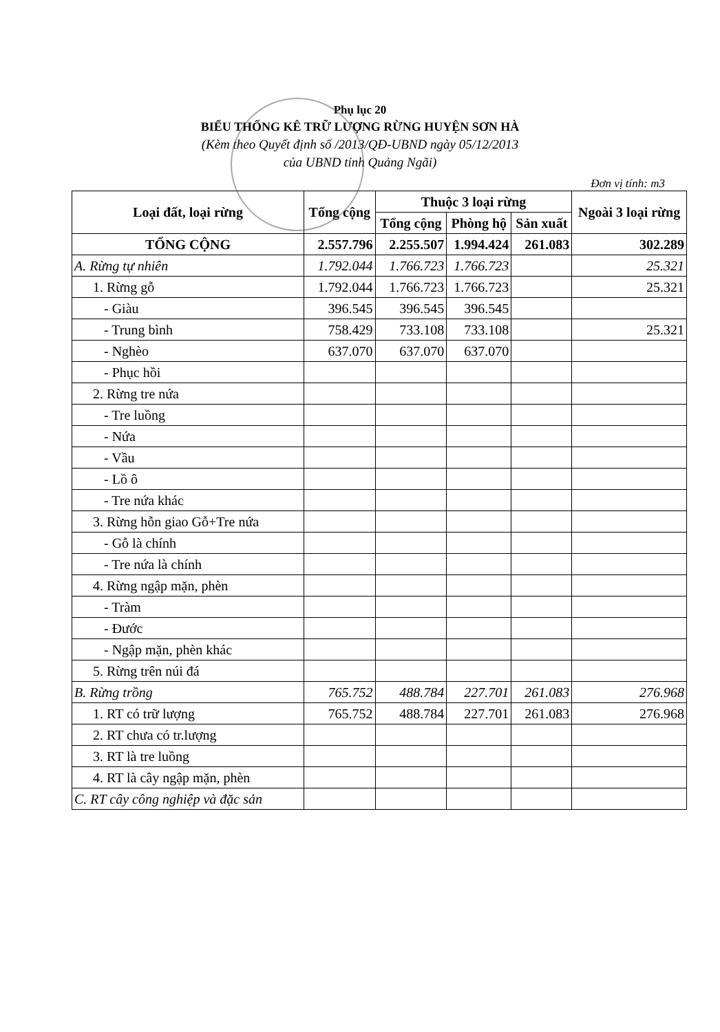Phụ lục 20
BIỂU THỐNG KÊ TRỮ LƯỢNG RỪNG HUYỆN SƠN HÀ
(Kèm theo Quyết định số /2013/QĐ-UBND ngày 05/12/2013
của UBND tỉnh Quảng Ngãi)
Đơn vị tính: m3
| Loại đất, loại rừng | Tổng cộng | Thuộc 3 loại rừng | | | Ngoài 3 loại rừng |
| --- | --- | --- | --- | --- | --- |
| | | Tổng cộng | Phòng hộ | Sản xuất | |
| TỔNG CỘNG | 2.557.796 | 2.255.507 | 1.994.424 | 261.083 | 302.289 |
| A. Rừng tự nhiên | 1.792.044 | 1.766.723 | 1.766.723 | | 25.321 |
| 1. Rừng gỗ | 1.792.044 | 1.766.723 | 1.766.723 | | 25.321 |
| - Giàu | 396.545 | 396.545 | 396.545 | | |
| - Trung bình | 758.429 | 733.108 | 733.108 | | 25.321 |
| - Nghèo | 637.070 | 637.070 | 637.070 | | |
| - Phục hồi | | | | | |
| 2. Rừng tre nứa | | | | | |
| - Tre luồng | | | | | |
| - Nứa | | | | | |
| - Vầu | | | | | |
| - Lồ ô | | | | | |
| - Tre nứa khác | | | | | |
| 3. Rừng hỗn giao Gỗ+Tre nứa | | | | | |
| - Gỗ là chính | | | | | |
| - Tre nứa là chính | | | | | |
| 4. Rừng ngập mặn, phèn | | | | | |
| - Tràm | | | | | |
| - Đước | | | | | |
| - Ngập mặn, phèn khác | | | | | |
| 5. Rừng trên núi đá | | | | | |
| B. Rừng trồng | 765.752 | 488.784 | 227.701 | 261.083 | 276.968 |
| 1. RT có trữ lượng | 765.752 | 488.784 | 227.701 | 261.083 | 276.968 |
| 2. RT chưa có tr.lượng | | | | | |
| 3. RT là tre luồng | | | | | |
| 4. RT là cây ngập mặn, phèn | | | | | |
| C. RT cây công nghiệp và đặc sản | | | | | |